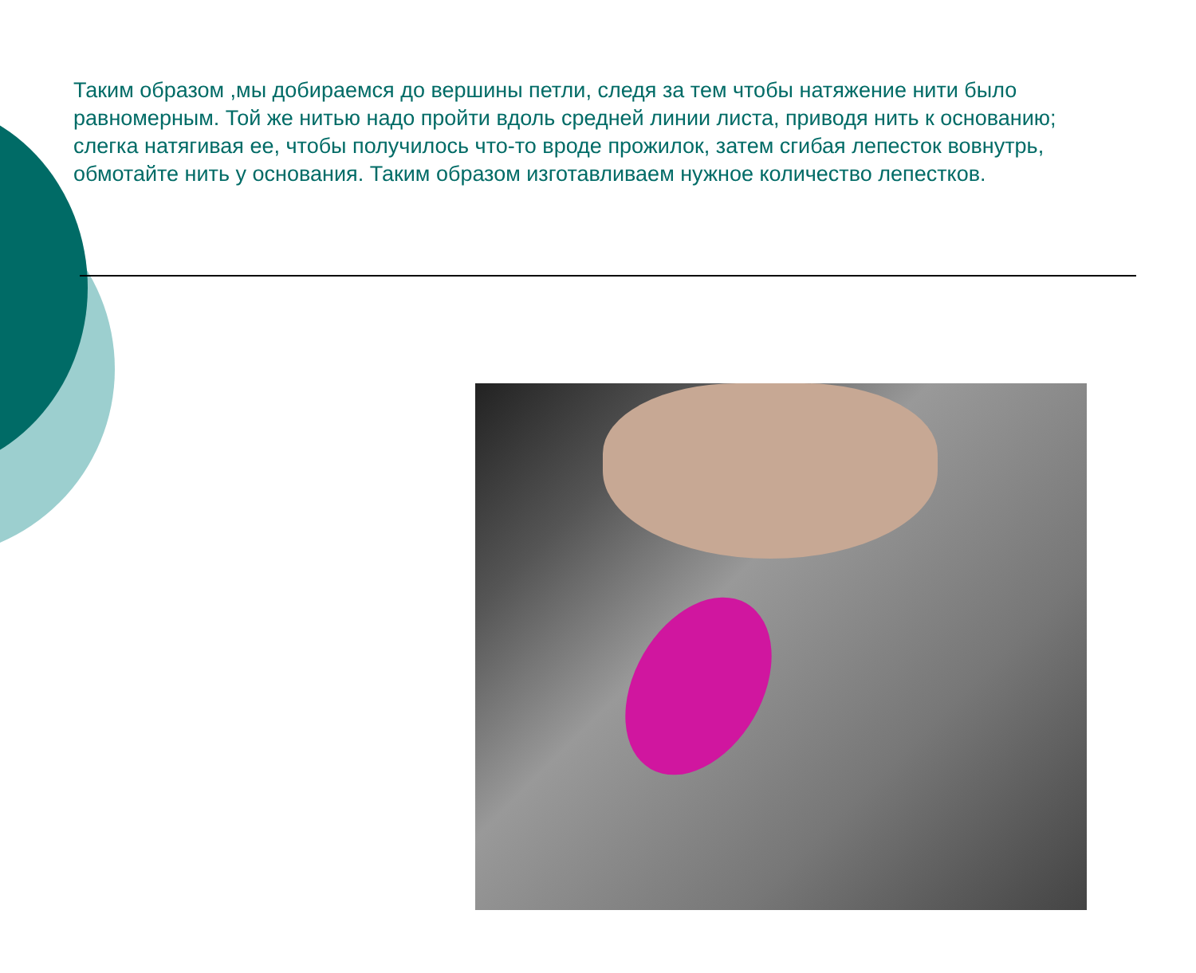Таким образом ,мы добираемся до вершины петли, следя за тем чтобы натяжение нити было равномерным. Той же нитью надо пройти вдоль средней линии листа, приводя нить к основанию; слегка натягивая ее, чтобы получилось что-то вроде прожилок, затем сгибая лепесток вовнутрь, обмотайте нить у основания. Таким образом изготавливаем нужное количество лепестков.